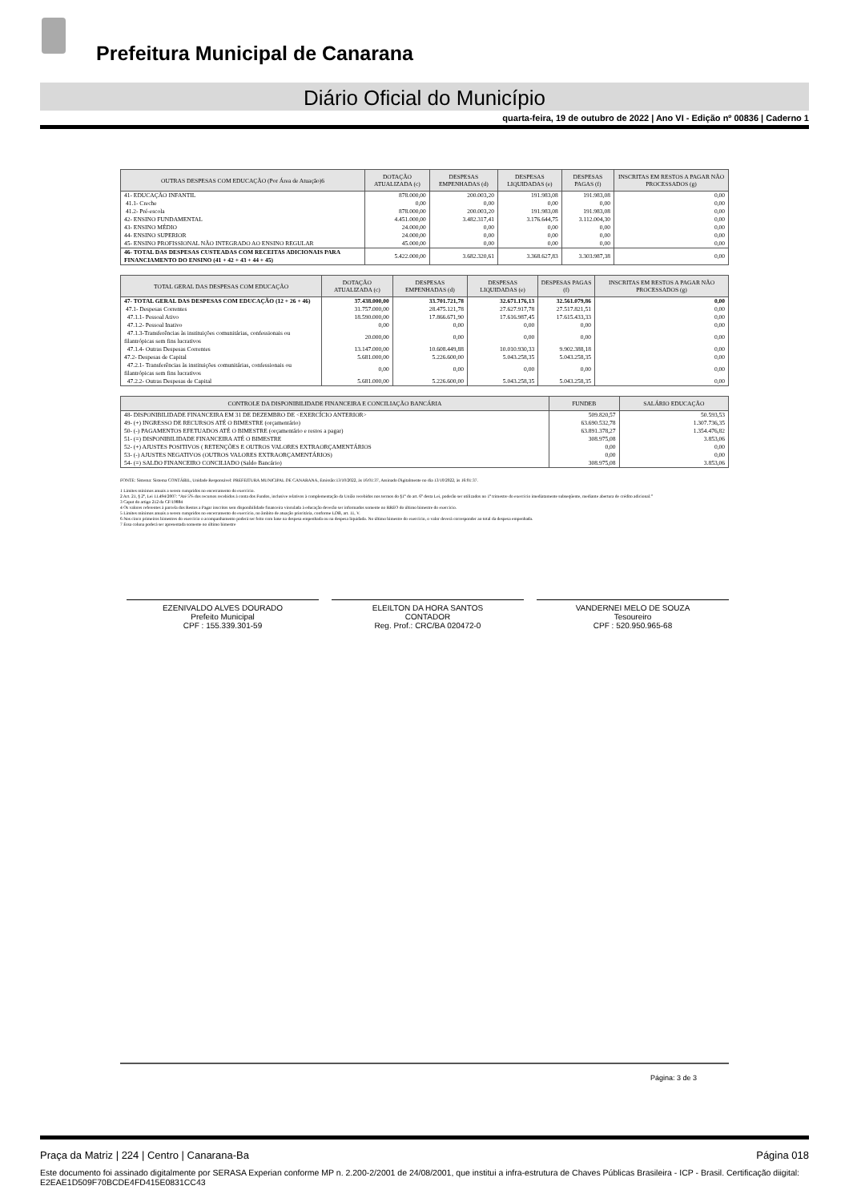Prefeitura Municipal de Canarana
Diário Oficial do Município
quarta-feira, 19 de outubro de 2022 | Ano VI - Edição nº 00836 | Caderno 1
| OUTRAS DESPESAS COM EDUCAÇÃO (Por Área de Atuação)6 | DOTAÇÃO ATUALIZADA (c) | DESPESAS EMPENHADAS (d) | DESPESAS LIQUIDADAS (e) | DESPESAS PAGAS (f) | INSCRITAS EM RESTOS A PAGAR NÃO PROCESSADOS (g) |
| --- | --- | --- | --- | --- | --- |
| 41- EDUCAÇÃO INFANTIL | 878.000,00 | 200.003,20 | 191.983,08 | 191.983,08 | 0,00 |
| 41.1- Creche | 0,00 | 0,00 | 0,00 | 0,00 | 0,00 |
| 41.2- Pré-escola | 878.000,00 | 200.003,20 | 191.983,08 | 191.983,08 | 0,00 |
| 42- ENSINO FUNDAMENTAL | 4.451.000,00 | 3.482.317,41 | 3.176.644,75 | 3.112.004,30 | 0,00 |
| 43- ENSINO MÉDIO | 24.000,00 | 0,00 | 0,00 | 0,00 | 0,00 |
| 44- ENSINO SUPERIOR | 24.000,00 | 0,00 | 0,00 | 0,00 | 0,00 |
| 45- ENSINO PROFISSIONAL NÃO INTEGRADO AO ENSINO REGULAR | 45.000,00 | 0,00 | 0,00 | 0,00 | 0,00 |
| 46- TOTAL DAS DESPESAS CUSTEADAS COM RECEITAS ADICIONAIS PARA FINANCIAMENTO DO ENSINO (41 + 42 + 43 + 44 + 45) | 5.422.000,00 | 3.682.320,61 | 3.368.627,83 | 3.303.987,38 | 0,00 |
| TOTAL GERAL DAS DESPESAS COM EDUCAÇÃO | DOTAÇÃO ATUALIZADA (c) | DESPESAS EMPENHADAS (d) | DESPESAS LIQUIDADAS (e) | DESPESAS PAGAS (f) | INSCRITAS EM RESTOS A PAGAR NÃO PROCESSADOS (g) |
| --- | --- | --- | --- | --- | --- |
| 47- TOTAL GERAL DAS DESPESAS COM EDUCAÇÃO (12 + 26 + 46) | 37.438.000,00 | 33.701.721,78 | 32.671.176,13 | 32.561.079,86 | 0,00 |
| 47.1- Despesas Correntes | 31.757.000,00 | 28.475.121,78 | 27.627.917,78 | 27.517.821,51 | 0,00 |
| 47.1.1- Pessoal Ativo | 18.590.000,00 | 17.866.671,90 | 17.616.987,45 | 17.615.433,33 | 0,00 |
| 47.1.2- Pessoal Inativo | 0,00 | 0,00 | 0,00 | 0,00 | 0,00 |
| 47.1.3-Transferências às instituições comunitárias, confessionais ou filantrópicas sem fins lucrativos | 20.000,00 | 0,00 | 0,00 | 0,00 | 0,00 |
| 47.1.4- Outras Despesas Correntes | 13.147.000,00 | 10.608.449,88 | 10.010.930,33 | 9.902.388,18 | 0,00 |
| 47.2- Despesas de Capital | 5.681.000,00 | 5.226.600,00 | 5.043.258,35 | 5.043.258,35 | 0,00 |
| 47.2.1- Transferências às instituições comunitárias, confessionais ou filantrópicas sem fins lucrativos | 0,00 | 0,00 | 0,00 | 0,00 | 0,00 |
| 47.2.2- Outras Despesas de Capital | 5.681.000,00 | 5.226.600,00 | 5.043.258,35 | 5.043.258,35 | 0,00 |
| CONTROLE DA DISPONIBILIDADE FINANCEIRA E CONCILIAÇÃO BANCÁRIA | FUNDEB | SALÁRIO EDUCAÇÃO |
| --- | --- | --- |
| 48- DISPONIBILIDADE FINANCEIRA EM 31 DE DEZEMBRO DE <EXERCÍCIO ANTERIOR> | 509.820,57 | 50.593,53 |
| 49- (+) INGRESSO DE RECURSOS ATÉ O BIMESTRE (orçamentário) | 63.690.532,78 | 1.307.736,35 |
| 50- (-) PAGAMENTOS EFETUADOS ATÉ O BIMESTRE (orçamentário e restos a pagar) | 63.891.378,27 | 1.354.476,82 |
| 51- (=) DISPONIBILIDADE FINANCEIRA ATÉ O BIMESTRE | 308.975,08 | 3.853,06 |
| 52- (+) AJUSTES POSITIVOS ( RETENÇÕES E OUTROS VALORES EXTRAORÇAMENTÁRIOS | 0,00 | 0,00 |
| 53- (-) AJUSTES NEGATIVOS (OUTROS VALORES EXTRAORÇAMENTÁRIOS) | 0,00 | 0,00 |
| 54- (=) SALDO FINANCEIRO CONCILIADO (Saldo Bancário) | 308.975,08 | 3.853,06 |
FONTE: Sistema: Sistema CONTÁBIL, Unidade Responsável: PREFEITURA MUNICIPAL DE CANARANA, Emissão:13/10/2022, às 16:01:37, Assinado Digitalmente no dia 13/10/2022, às 16:01:37.
1 Limites mínimos anuais a serem cumpridos no encerramento do exercício.
2 Art. 21, § 2º, Lei 11.494/2007: “Até 5% dos recursos recebidos à conta dos Fundos, inclusive relativos à complementação da União recebidos nos termos do §1º do art. 6º desta Lei, poderão ser utilizados no 1º trimestre do exercício imediatamente subseqüente, mediante abertura de crédito adicional.”
3 Caput do artigo 212 da CF/19884
4 Os valores referentes à parcela dos Restos a Pagar inscritos sem disponibilidade financeira vinculada à educação deverão ser informados somente no RREO do último bimestre do exercício.
5 Limites mínimos anuais a serem cumpridos no encerramento do exercício, no âmbito de atuação prioritária, conforme LDB, art. 11, V.
6 Nos cinco primeiros bimestres do exercício o acompanhamento poderá ser feito com base na despesa empenhada ou na despesa liquidada. No último bimestre do exercício, o valor deverá corresponder ao total da despesa empenhada.
7 Essa coluna poderá ser apresentada somente no último bimestre
EZENIVALDO ALVES DOURADO
Prefeito Municipal
CPF : 155.339.301-59
ELEILTON DA HORA SANTOS
CONTADOR
Reg. Prof.: CRC/BA 020472-0
VANDERNEI MELO DE SOUZA
Tesoureiro
CPF : 520.950.965-68
Página: 3 de 3
Praça da Matriz | 224 | Centro | Canarana-Ba Página 018
Este documento foi assinado digitalmente por SERASA Experian conforme MP n. 2.200-2/2001 de 24/08/2001, que institui a infra-estrutura de Chaves Públicas Brasileira - ICP - Brasil. Certificação diigital: E2EAE1D509F70BCDE4FD415E0831CC43